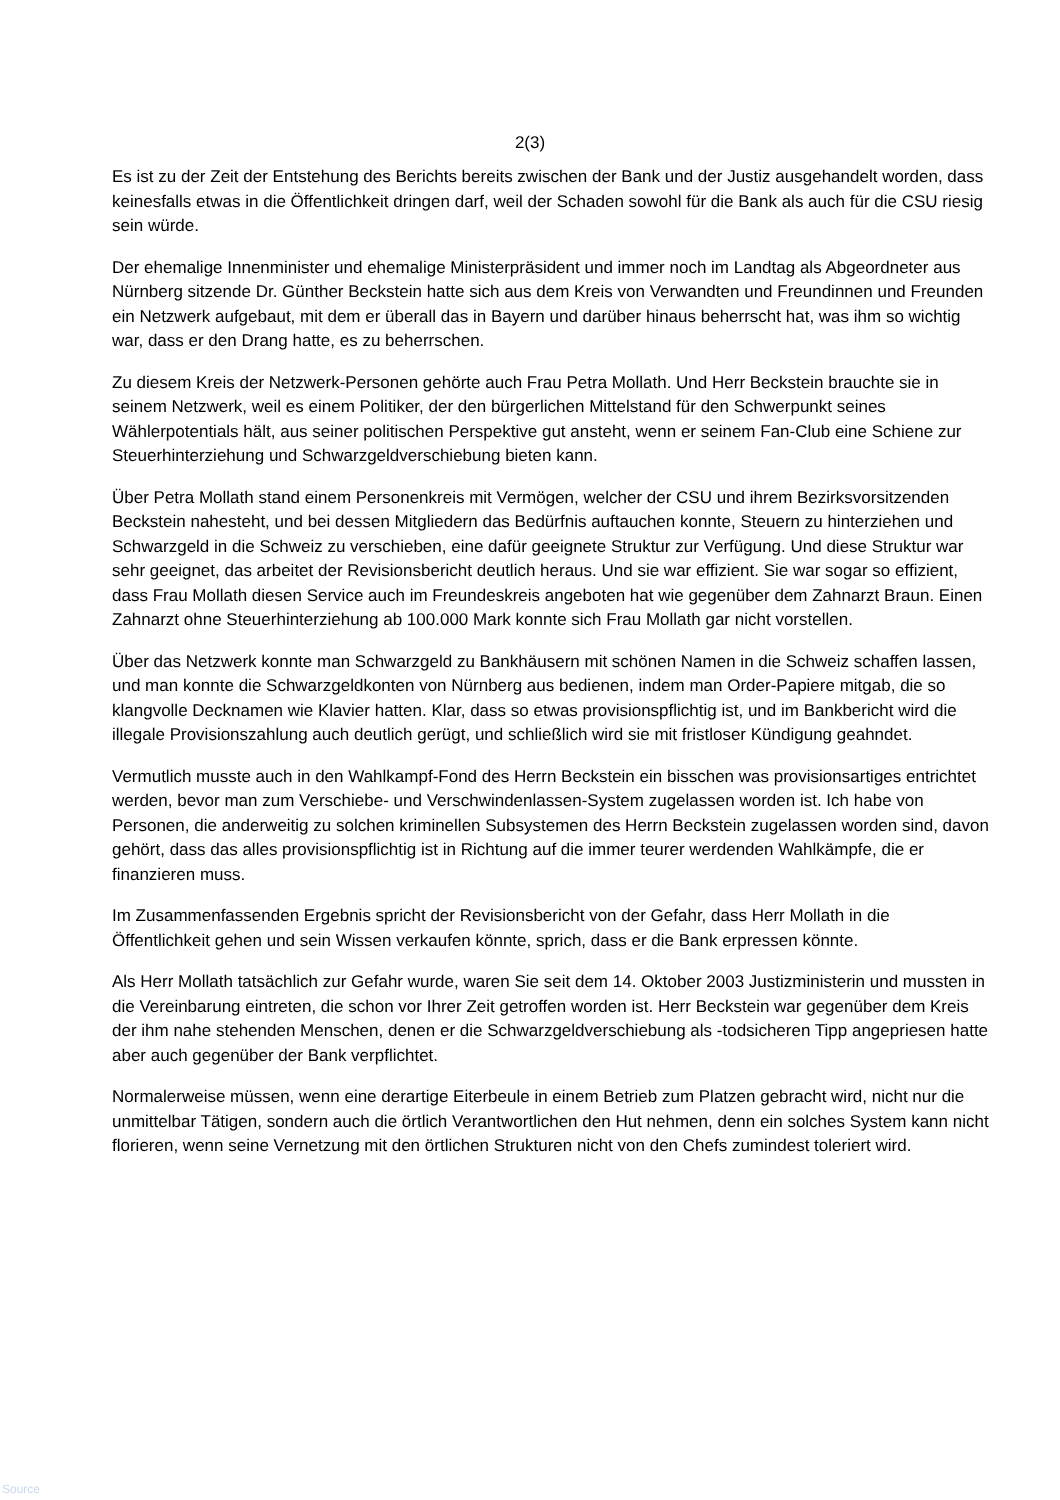2(3)
Es ist zu der Zeit der Entstehung des Berichts bereits zwischen der Bank und der Justiz ausgehandelt worden, dass keinesfalls etwas in die Öffentlichkeit dringen darf, weil der Schaden sowohl für die Bank als auch für die CSU riesig sein würde.
Der ehemalige Innenminister und ehemalige Ministerpräsident und immer noch im Landtag als Abgeordneter aus Nürnberg sitzende Dr. Günther Beckstein hatte sich aus dem Kreis von Verwandten und Freundinnen und Freunden ein Netzwerk aufgebaut, mit dem er überall das in Bayern und darüber hinaus beherrscht hat, was ihm so wichtig war, dass er den Drang hatte, es zu beherrschen.
Zu diesem Kreis der Netzwerk-Personen gehörte auch Frau Petra Mollath. Und Herr Beckstein brauchte sie in seinem Netzwerk, weil es einem Politiker, der den bürgerlichen Mittelstand für den Schwerpunkt seines Wählerpotentials hält, aus seiner politischen Perspektive gut ansteht, wenn er seinem Fan-Club eine Schiene zur Steuerhinterziehung und Schwarzgeldverschiebung bieten kann.
Über Petra Mollath stand einem Personenkreis mit Vermögen, welcher der CSU und ihrem Bezirksvorsitzenden Beckstein nahesteht, und bei dessen Mitgliedern das Bedürfnis auftauchen konnte, Steuern zu hinterziehen und Schwarzgeld in die Schweiz zu verschieben, eine dafür geeignete Struktur zur Verfügung. Und diese Struktur war sehr geeignet, das arbeitet der Revisionsbericht deutlich heraus. Und sie war effizient. Sie war sogar so effizient, dass Frau Mollath diesen Service auch im Freundeskreis angeboten hat wie gegenüber dem Zahnarzt Braun. Einen Zahnarzt ohne Steuerhinterziehung ab 100.000 Mark konnte sich Frau Mollath gar nicht vorstellen.
Über das Netzwerk konnte man Schwarzgeld zu Bankhäusern mit schönen Namen in die Schweiz schaffen lassen, und man konnte die Schwarzgeldkonten von Nürnberg aus bedienen, indem man Order-Papiere mitgab, die so klangvolle Decknamen wie Klavier hatten. Klar, dass so etwas provisionspflichtig ist, und im Bankbericht wird die illegale Provisionszahlung auch deutlich gerügt, und schließlich wird sie mit fristloser Kündigung geahndet.
Vermutlich musste auch in den Wahlkampf-Fond des Herrn Beckstein ein bisschen was provisionsartiges entrichtet werden, bevor man zum Verschiebe- und Verschwindenlassen-System zugelassen worden ist. Ich habe von Personen, die anderweitig zu solchen kriminellen Subsystemen des Herrn Beckstein zugelassen worden sind, davon gehört, dass das alles provisionspflichtig ist in Richtung auf die immer teurer werdenden Wahlkämpfe, die er finanzieren muss.
Im Zusammenfassenden Ergebnis spricht der Revisionsbericht von der Gefahr, dass Herr Mollath in die Öffentlichkeit gehen und sein Wissen verkaufen könnte, sprich, dass er die Bank erpressen könnte.
Als Herr Mollath tatsächlich zur Gefahr wurde, waren Sie seit dem 14. Oktober 2003 Justizministerin und mussten in die Vereinbarung eintreten, die schon vor Ihrer Zeit getroffen worden ist. Herr Beckstein war gegenüber dem Kreis der ihm nahe stehenden Menschen, denen er die Schwarzgeldverschiebung als -todsicheren Tipp angepriesen hatte aber auch gegenüber der Bank verpflichtet.
Normalerweise müssen, wenn eine derartige Eiterbeule in einem Betrieb zum Platzen gebracht wird, nicht nur die unmittelbar Tätigen, sondern auch die örtlich Verantwortlichen den Hut nehmen, denn ein solches System kann nicht florieren, wenn seine Vernetzung mit den örtlichen Strukturen nicht von den Chefs zumindest toleriert wird.
Source